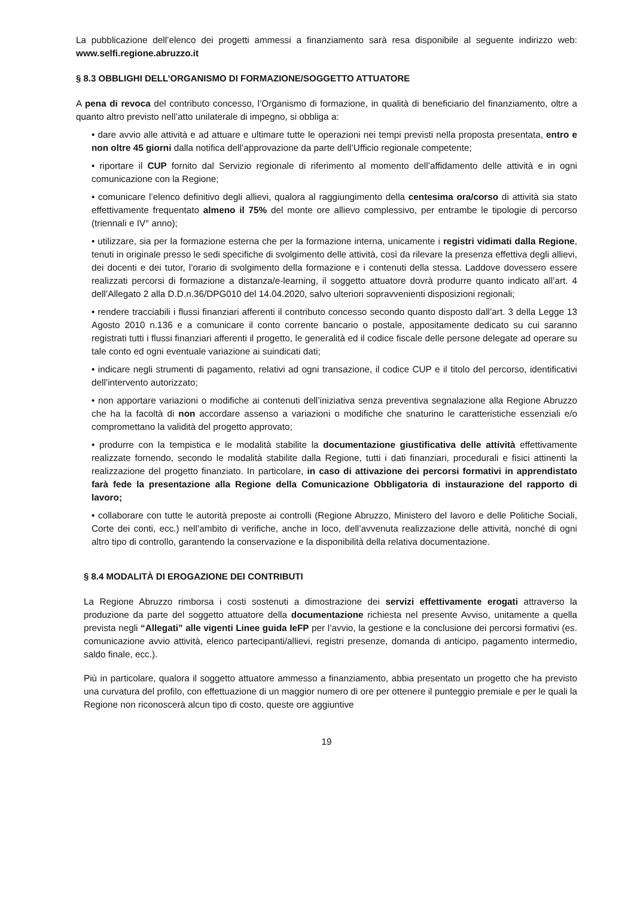La pubblicazione dell’elenco dei progetti ammessi a finanziamento sarà resa disponibile al seguente indirizzo web: www.selfi.regione.abruzzo.it
§ 8.3 OBBLIGHI DELL’ORGANISMO DI FORMAZIONE/SOGGETTO ATTUATORE
A pena di revoca del contributo concesso, l’Organismo di formazione, in qualità di beneficiario del finanziamento, oltre a quanto altro previsto nell’atto unilaterale di impegno, si obbliga a:
• dare avvio alle attività e ad attuare e ultimare tutte le operazioni nei tempi previsti nella proposta presentata, entro e non oltre 45 giorni dalla notifica dell’approvazione da parte dell’Ufficio regionale competente;
• riportare il CUP fornito dal Servizio regionale di riferimento al momento dell’affidamento delle attività e in ogni comunicazione con la Regione;
• comunicare l’elenco definitivo degli allievi, qualora al raggiungimento della centesima ora/corso di attività sia stato effettivamente frequentato almeno il 75% del monte ore allievo complessivo, per entrambe le tipologie di percorso (triennali e IV° anno);
• utilizzare, sia per la formazione esterna che per la formazione interna, unicamente i registri vidimati dalla Regione, tenuti in originale presso le sedi specifiche di svolgimento delle attività, così da rilevare la presenza effettiva degli allievi, dei docenti e dei tutor, l’orario di svolgimento della formazione e i contenuti della stessa. Laddove dovessero essere realizzati percorsi di formazione a distanza/e-learning, il soggetto attuatore dovrà produrre quanto indicato all’art. 4 dell’Allegato 2 alla D.D.n.36/DPG010 del 14.04.2020, salvo ulteriori sopravvenienti disposizioni regionali;
• rendere tracciabili i flussi finanziari afferenti il contributo concesso secondo quanto disposto dall’art. 3 della Legge 13 Agosto 2010 n.136 e a comunicare il conto corrente bancario o postale, appositamente dedicato su cui saranno registrati tutti i flussi finanziari afferenti il progetto, le generalità ed il codice fiscale delle persone delegate ad operare su tale conto ed ogni eventuale variazione ai suindicati dati;
• indicare negli strumenti di pagamento, relativi ad ogni transazione, il codice CUP e il titolo del percorso, identificativi dell’intervento autorizzato;
• non apportare variazioni o modifiche ai contenuti dell’iniziativa senza preventiva segnalazione alla Regione Abruzzo che ha la facoltà di non accordare assenso a variazioni o modifiche che snaturino le caratteristiche essenziali e/o compromettano la validità del progetto approvato;
• produrre con la tempistica e le modalità stabilite la documentazione giustificativa delle attività effettivamente realizzate fornendo, secondo le modalità stabilite dalla Regione, tutti i dati finanziari, procedurali e fisici attinenti la realizzazione del progetto finanziato. In particolare, in caso di attivazione dei percorsi formativi in apprendistato farà fede la presentazione alla Regione della Comunicazione Obbligatoria di instaurazione del rapporto di lavoro;
• collaborare con tutte le autorità preposte ai controlli (Regione Abruzzo, Ministero del lavoro e delle Politiche Sociali, Corte dei conti, ecc.) nell’ambito di verifiche, anche in loco, dell’avvenuta realizzazione delle attività, nonché di ogni altro tipo di controllo, garantendo la conservazione e la disponibilità della relativa documentazione.
§ 8.4 MODALITÀ DI EROGAZIONE DEI CONTRIBUTI
La Regione Abruzzo rimborsa i costi sostenuti a dimostrazione dei servizi effettivamente erogati attraverso la produzione da parte del soggetto attuatore della documentazione richiesta nel presente Avviso, unitamente a quella prevista negli “Allegati” alle vigenti Linee guida IeFP per l’avvio, la gestione e la conclusione dei percorsi formativi (es. comunicazione avvio attività, elenco partecipanti/allievi, registri presenze, domanda di anticipo, pagamento intermedio, saldo finale, ecc.).
Più in particolare, qualora il soggetto attuatore ammesso a finanziamento, abbia presentato un progetto che ha previsto una curvatura del profilo, con effettuazione di un maggior numero di ore per ottenere il punteggio premiale e per le quali la Regione non riconoscerà alcun tipo di costo, queste ore aggiuntive
19